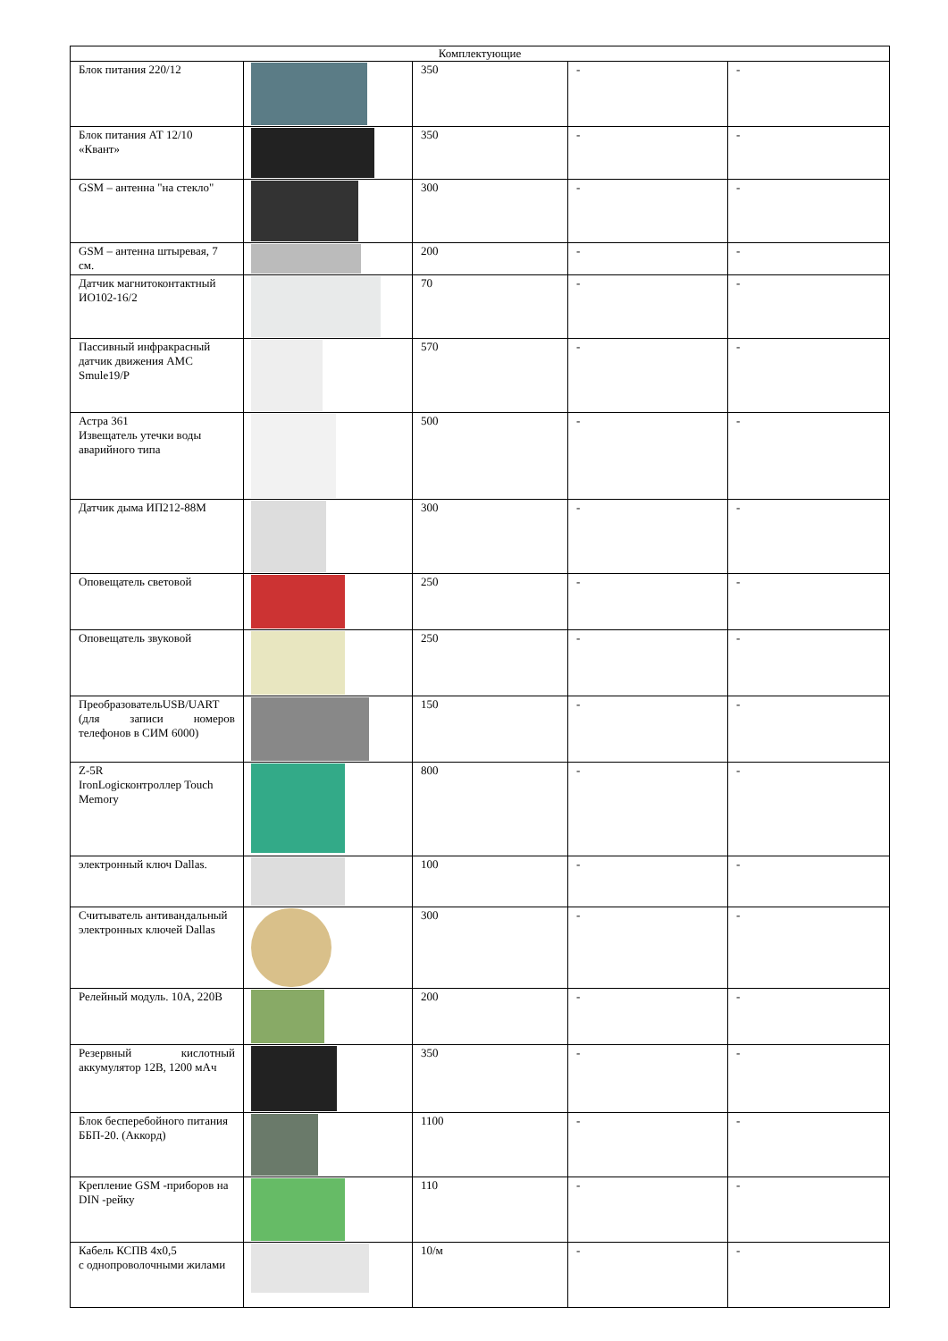| Комплектующие | | | | |
| --- | --- | --- | --- | --- |
| Блок питания 220/12 | | 350 | - | - |
| Блок питания АТ 12/10 «Квант» | | 350 | - | - |
| GSM – антенна "на стекло" | | 300 | - | - |
| GSM – антенна штыревая, 7 см. | | 200 | - | - |
| Датчик магнитоконтактный ИО102-16/2 | | 70 | - | - |
| Пассивный инфракрасный датчик движения AMC Smule19/P | | 570 | - | - |
| Астра 361 Извещатель утечки воды аварийного типа | | 500 | - | - |
| Датчик дыма ИП212-88М | | 300 | - | - |
| Оповещатель световой | | 250 | - | - |
| Оповещатель звуковой | | 250 | - | - |
| ПреобразовательUSB/UART (для записи номеров телефонов в СИМ 6000) | | 150 | - | - |
| Z-5R IronLogicконтроллер Touch Memory | | 800 | - | - |
| электронный ключ Dallas. | | 100 | - | - |
| Считыватель антивандальный электронных ключей Dallas | | 300 | - | - |
| Релейный модуль. 10А, 220В | | 200 | - | - |
| Резервный кислотный аккумулятор 12В, 1200 мАч | | 350 | - | - |
| Блок бесперебойного питания ББП-20. (Аккорд) | | 1100 | - | - |
| Крепление GSM -приборов на DIN -рейку | | 110 | - | - |
| Кабель КСПВ 4х0,5 с однопроволочными жилами | | 10/м | - | - |